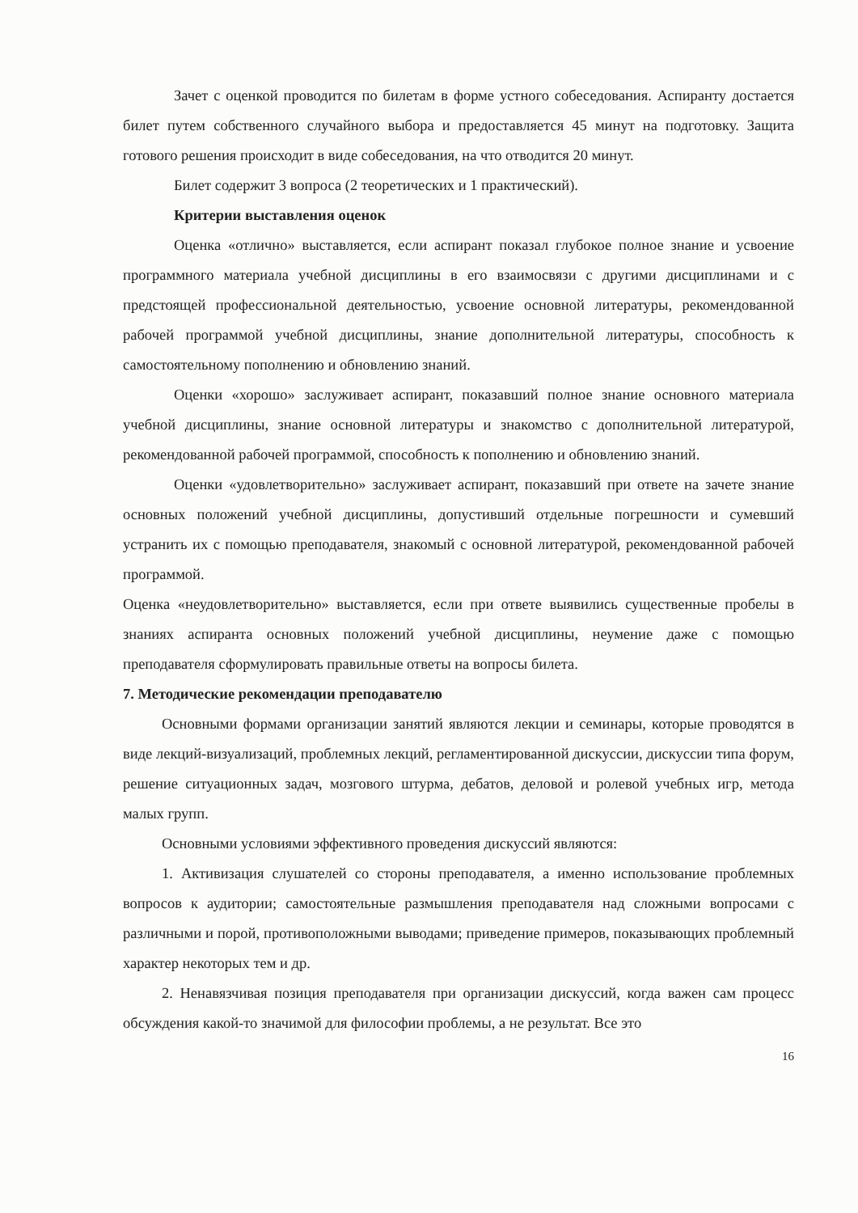Зачет с оценкой проводится по билетам в форме устного собеседования. Аспиранту достается билет путем собственного случайного выбора и предоставляется 45 минут на подготовку. Защита готового решения происходит в виде собеседования, на что отводится 20 минут.
Билет содержит 3 вопроса (2 теоретических и 1 практический).
Критерии выставления оценок
Оценка «отлично» выставляется, если аспирант показал глубокое полное знание и усвоение программного материала учебной дисциплины в его взаимосвязи с другими дисциплинами и с предстоящей профессиональной деятельностью, усвоение основной литературы, рекомендованной рабочей программой учебной дисциплины, знание дополнительной литературы, способность к самостоятельному пополнению и обновлению знаний.
Оценки «хорошо» заслуживает аспирант, показавший полное знание основного материала учебной дисциплины, знание основной литературы и знакомство с дополнительной литературой, рекомендованной рабочей программой, способность к пополнению и обновлению знаний.
Оценки «удовлетворительно» заслуживает аспирант, показавший при ответе на зачете знание основных положений учебной дисциплины, допустивший отдельные погрешности и сумевший устранить их с помощью преподавателя, знакомый с основной литературой, рекомендованной рабочей программой.
Оценка «неудовлетворительно» выставляется, если при ответе выявились существенные пробелы в знаниях аспиранта основных положений учебной дисциплины, неумение даже с помощью преподавателя сформулировать правильные ответы на вопросы билета.
7. Методические рекомендации преподавателю
Основными формами организации занятий являются лекции и семинары, которые проводятся в виде лекций-визуализаций, проблемных лекций, регламентированной дискуссии, дискуссии типа форум, решение ситуационных задач, мозгового штурма, дебатов, деловой и ролевой учебных игр, метода малых групп.
Основными условиями эффективного проведения дискуссий являются:
1. Активизация слушателей со стороны преподавателя, а именно использование проблемных вопросов к аудитории; самостоятельные размышления преподавателя над сложными вопросами с различными и порой, противоположными выводами; приведение примеров, показывающих проблемный характер некоторых тем и др.
2. Ненавязчивая позиция преподавателя при организации дискуссий, когда важен сам процесс обсуждения какой-то значимой для философии проблемы, а не результат. Все это
16